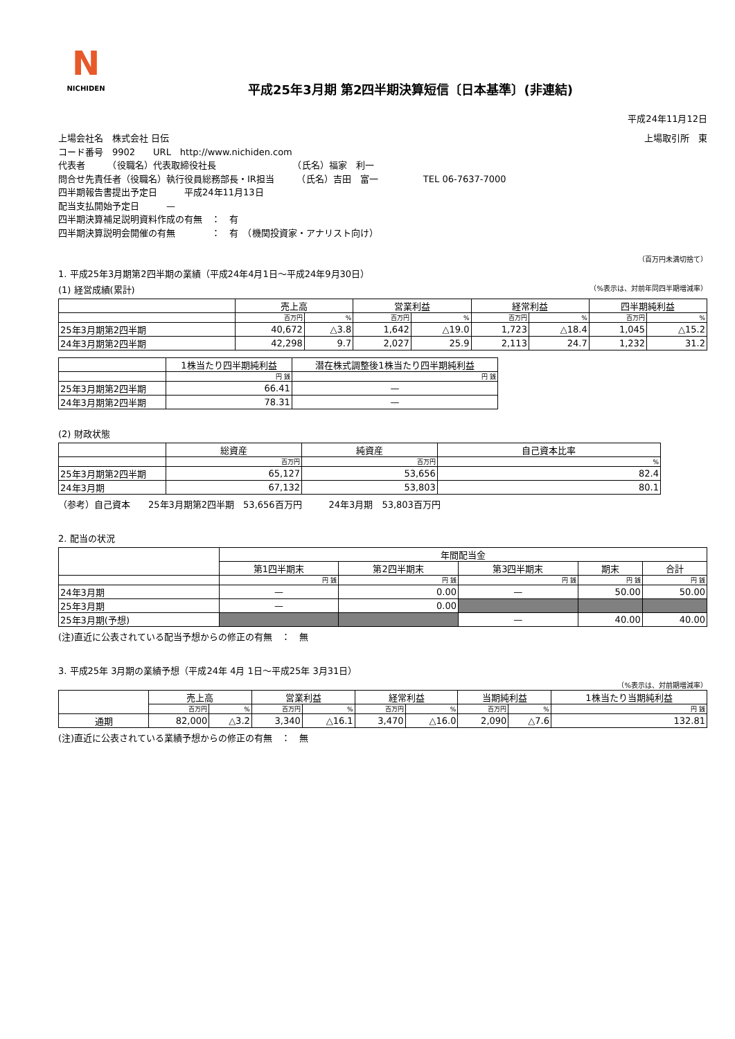N
NICHIDEN
平成25年3月期 第2四半期決算短信〔日本基準〕(非連結)
平成24年11月12日
上場会社名　株式会社 日伝 上場取引所　東
コード番号　9902　　URL　http://www.nichiden.com
代表者　　　（役職名）代表取締役社長　　　　　　　　　（氏名）福家　利一
問合せ先責任者（役職名）執行役員総務部長・IR担当　　　（氏名）吉田　富一　　　　　TEL 06-7637-7000
四半期報告書提出予定日　　　平成24年11月13日
配当支払開始予定日　　　—
四半期決算補足説明資料作成の有無　：　有
四半期決算説明会開催の有無　　　　：　有　（機関投資家・アナリスト向け）
（百万円未満切捨て）
1. 平成25年3月期第2四半期の業績（平成24年4月1日～平成24年9月30日）
(1) 経営成績(累計) （%表示は、対前年同四半期増減率）
| | 売上高 | | 営業利益 | | 経常利益 | | 四半期純利益 | |
| --- | --- | --- | --- | --- | --- | --- | --- | --- |
| | 百万円 | % | 百万円 | % | 百万円 | % | 百万円 | % |
| 25年3月期第2四半期 | 40,672 | △3.8 | 1,642 | △19.0 | 1,723 | △18.4 | 1,045 | △15.2 |
| 24年3月期第2四半期 | 42,298 | 9.7 | 2,027 | 25.9 | 2,113 | 24.7 | 1,232 | 31.2 |
| | 1株当たり四半期純利益 | 潜在株式調整後1株当たり四半期純利益 |
| --- | --- | --- |
| | 円 銭 | 円 銭 |
| 25年3月期第2四半期 | 66.41 | — |
| 24年3月期第2四半期 | 78.31 | — |
(2) 財政状態
| | 総資産 | 純資産 | 自己資本比率 |
| --- | --- | --- | --- |
| | 百万円 | 百万円 | % |
| 25年3月期第2四半期 | 65,127 | 53,656 | 82.4 |
| 24年3月期 | 67,132 | 53,803 | 80.1 |
（参考）自己資本　　25年3月期第2四半期　53,656百万円　　　24年3月期　53,803百万円
2. 配当の状況
| | 年間配当金 | | | | |
| --- | --- | --- | --- | --- | --- |
| | 第1四半期末 | 第2四半期末 | 第3四半期末 | 期末 | 合計 |
| | 円 銭 | 円 銭 | 円 銭 | 円 銭 | 円 銭 |
| 24年3月期 | — | 0.00 | — | 50.00 | 50.00 |
| 25年3月期 | — | 0.00 | | | |
| 25年3月期(予想) | | | — | 40.00 | 40.00 |
(注)直近に公表されている配当予想からの修正の有無　：　無
3. 平成25年 3月期の業績予想（平成24年 4月 1日～平成25年 3月31日）
（%表示は、対前期増減率）
| | 売上高 | | 営業利益 | | 経常利益 | | 当期純利益 | | 1株当たり当期純利益 |
| --- | --- | --- | --- | --- | --- | --- | --- | --- | --- |
| | 百万円 | % | 百万円 | % | 百万円 | % | 百万円 | % | 円 銭 |
| 通期 | 82,000 | △3.2 | 3,340 | △16.1 | 3,470 | △16.0 | 2,090 | △7.6 | 132.81 |
(注)直近に公表されている業績予想からの修正の有無　：　無